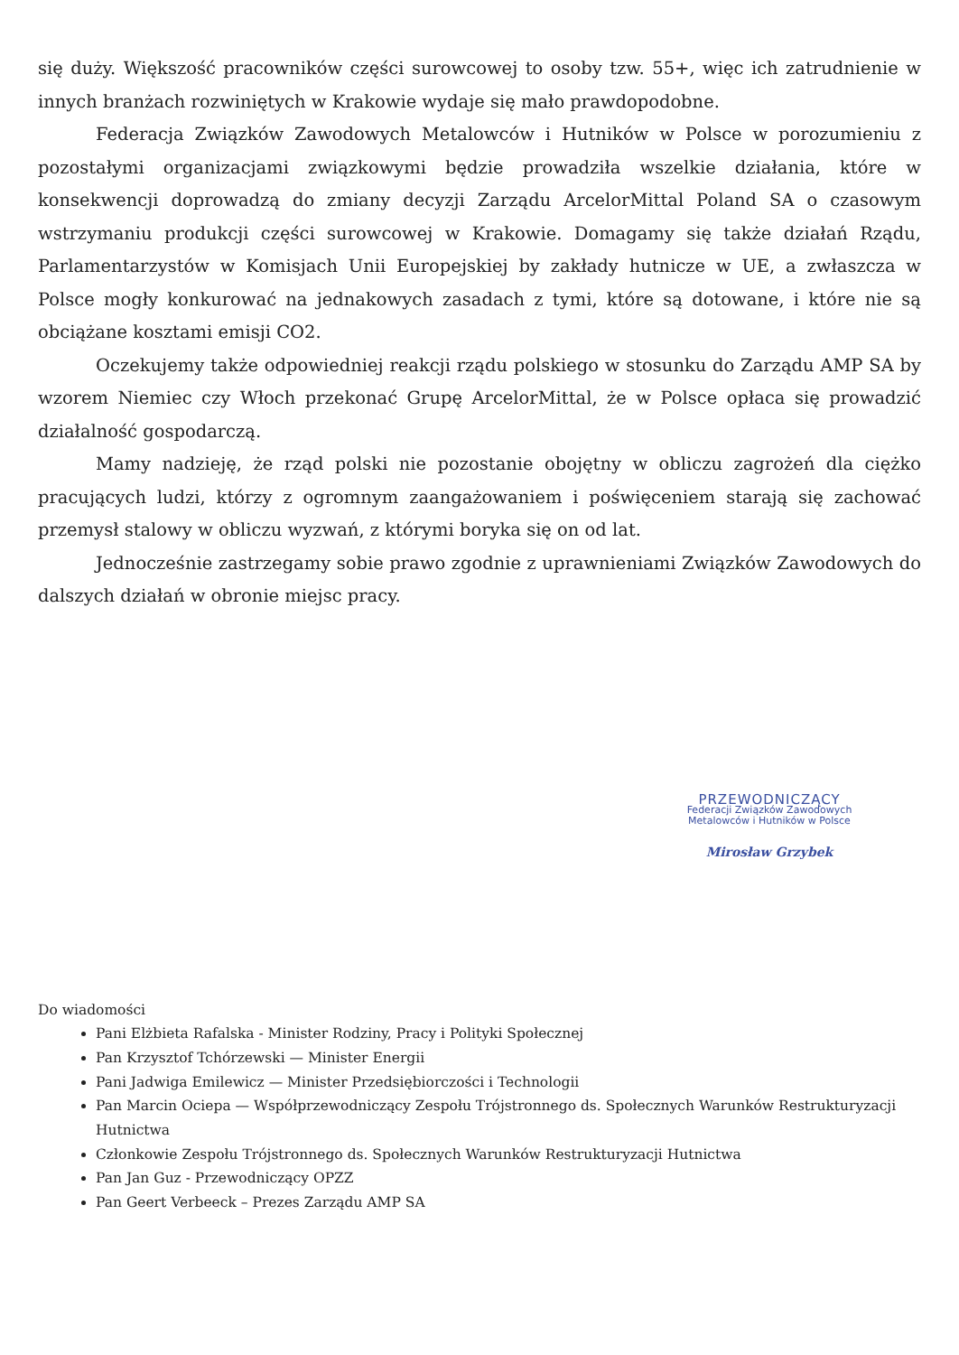się duży. Większość pracowników części surowcowej to osoby tzw. 55+, więc ich zatrudnienie w innych branżach rozwiniętych w Krakowie wydaje się mało prawdopodobne.
Federacja Związków Zawodowych Metalowców i Hutników w Polsce w porozumieniu z pozostałymi organizacjami związkowymi będzie prowadziła wszelkie działania, które w konsekwencji doprowadzą do zmiany decyzji Zarządu ArcelorMittal Poland SA o czasowym wstrzymaniu produkcji części surowcowej w Krakowie. Domagamy się także działań Rządu, Parlamentarzystów w Komisjach Unii Europejskiej by zakłady hutnicze w UE, a zwłaszcza w Polsce mogły konkurować na jednakowych zasadach z tymi, które są dotowane, i które nie są obciążane kosztami emisji CO2.
Oczekujemy także odpowiedniej reakcji rządu polskiego w stosunku do Zarządu AMP SA by wzorem Niemiec czy Włoch przekonać Grupę ArcelorMittal, że w Polsce opłaca się prowadzić działalność gospodarczą.
Mamy nadzieję, że rząd polski nie pozostanie obojętny w obliczu zagrożeń dla ciężko pracujących ludzi, którzy z ogromnym zaangażowaniem i poświęceniem starają się zachować przemysł stalowy w obliczu wyzwań, z którymi boryka się on od lat.
Jednocześnie zastrzegamy sobie prawo zgodnie z uprawnieniami Związków Zawodowych do dalszych działań w obronie miejsc pracy.
PRZEWODNICZĄCY
Federacji Związków Zawodowych
Metalowców i Hutników w Polsce
Mirosław Grzybek
Do wiadomości
Pani Elżbieta Rafalska - Minister Rodziny, Pracy i Polityki Społecznej
Pan Krzysztof Tchórzewski — Minister Energii
Pani Jadwiga Emilewicz — Minister Przedsiębiorczości i Technologii
Pan Marcin Ociepa — Współprzewodniczący Zespołu Trójstronnego ds. Społecznych Warunków Restrukturyzacji Hutnictwa
Członkowie Zespołu Trójstronnego ds. Społecznych Warunków Restrukturyzacji Hutnictwa
Pan Jan Guz - Przewodniczący OPZZ
Pan Geert Verbeeck – Prezes Zarządu AMP SA